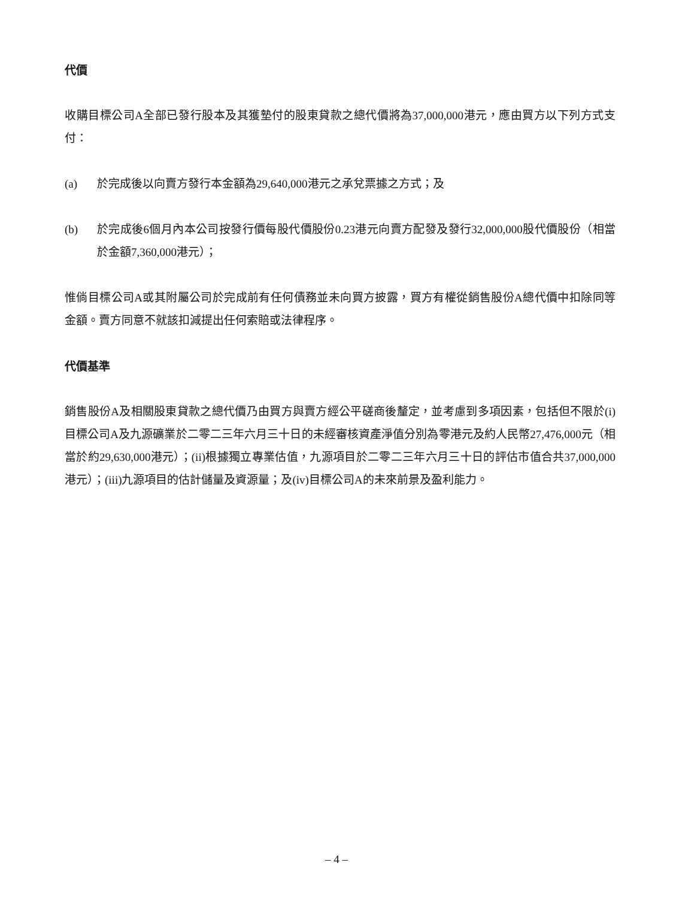代價
收購目標公司A全部已發行股本及其獲墊付的股東貸款之總代價將為37,000,000港元，應由買方以下列方式支付：
(a) 於完成後以向賣方發行本金額為29,640,000港元之承兌票據之方式；及
(b) 於完成後6個月內本公司按發行價每股代價股份0.23港元向賣方配發及發行32,000,000股代價股份（相當於金額7,360,000港元）；
惟倘目標公司A或其附屬公司於完成前有任何債務並未向買方披露，買方有權從銷售股份A總代價中扣除同等金額。賣方同意不就該扣減提出任何索賠或法律程序。
代價基準
銷售股份A及相關股東貸款之總代價乃由買方與賣方經公平磋商後釐定，並考慮到多項因素，包括但不限於(i)目標公司A及九源礦業於二零二三年六月三十日的未經審核資產淨值分別為零港元及約人民幣27,476,000元（相當於約29,630,000港元）；(ii)根據獨立專業估值，九源項目於二零二三年六月三十日的評估市值合共37,000,000港元）；(iii)九源項目的估計儲量及資源量；及(iv)目標公司A的未來前景及盈利能力。
– 4 –